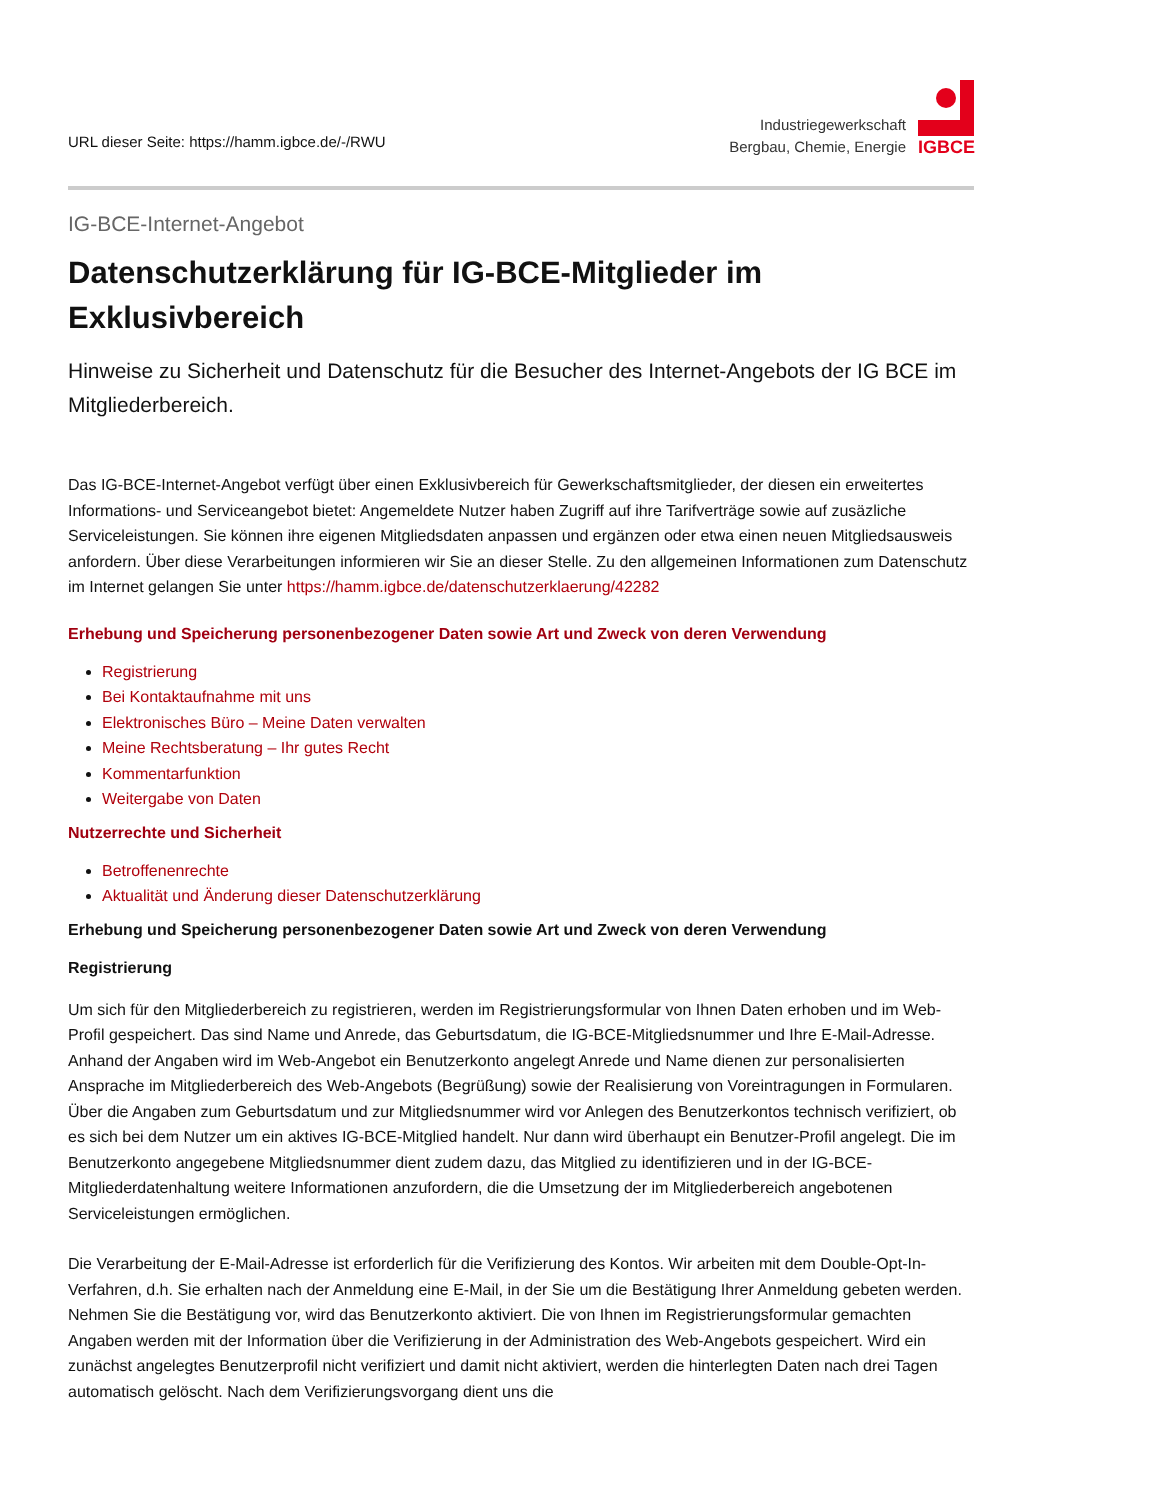URL dieser Seite: https://hamm.igbce.de/-/RWU
Industriegewerkschaft
Bergbau, Chemie, Energie
IGBCE
IG-BCE-Internet-Angebot
Datenschutzerklärung für IG-BCE-Mitglieder im Exklusivbereich
Hinweise zu Sicherheit und Datenschutz für die Besucher des Internet-Angebots der IG BCE im Mitgliederbereich.
Das IG-BCE-Internet-Angebot verfügt über einen Exklusivbereich für Gewerkschaftsmitglieder, der diesen ein erweitertes Informations- und Serviceangebot bietet: Angemeldete Nutzer haben Zugriff auf ihre Tarifverträge sowie auf zusäzliche Serviceleistungen. Sie können ihre eigenen Mitgliedsdaten anpassen und ergänzen oder etwa einen neuen Mitgliedsausweis anfordern. Über diese Verarbeitungen informieren wir Sie an dieser Stelle. Zu den allgemeinen Informationen zum Datenschutz im Internet gelangen Sie unter https://hamm.igbce.de/datenschutzerklaerung/42282
Erhebung und Speicherung personenbezogener Daten sowie Art und Zweck von deren Verwendung
Registrierung
Bei Kontaktaufnahme mit uns
Elektronisches Büro – Meine Daten verwalten
Meine Rechtsberatung – Ihr gutes Recht
Kommentarfunktion
Weitergabe von Daten
Nutzerrechte und Sicherheit
Betroffenenrechte
Aktualität und Änderung dieser Datenschutzerklärung
Erhebung und Speicherung personenbezogener Daten sowie Art und Zweck von deren Verwendung
Registrierung
Um sich für den Mitgliederbereich zu registrieren, werden im Registrierungsformular von Ihnen Daten erhoben und im Web-Profil gespeichert. Das sind Name und Anrede, das Geburtsdatum, die IG-BCE-Mitgliedsnummer und Ihre E-Mail-Adresse. Anhand der Angaben wird im Web-Angebot ein Benutzerkonto angelegt Anrede und Name dienen zur personalisierten Ansprache im Mitgliederbereich des Web-Angebots (Begrüßung) sowie der Realisierung von Voreintragungen in Formularen. Über die Angaben zum Geburtsdatum und zur Mitgliedsnummer wird vor Anlegen des Benutzerkontos technisch verifiziert, ob es sich bei dem Nutzer um ein aktives IG-BCE-Mitglied handelt. Nur dann wird überhaupt ein Benutzer-Profil angelegt. Die im Benutzerkonto angegebene Mitgliedsnummer dient zudem dazu, das Mitglied zu identifizieren und in der IG-BCE-Mitgliederdatenhaltung weitere Informationen anzufordern, die die Umsetzung der im Mitgliederbereich angebotenen Serviceleistungen ermöglichen.
Die Verarbeitung der E-Mail-Adresse ist erforderlich für die Verifizierung des Kontos. Wir arbeiten mit dem Double-Opt-In-Verfahren, d.h. Sie erhalten nach der Anmeldung eine E-Mail, in der Sie um die Bestätigung Ihrer Anmeldung gebeten werden. Nehmen Sie die Bestätigung vor, wird das Benutzerkonto aktiviert. Die von Ihnen im Registrierungsformular gemachten Angaben werden mit der Information über die Verifizierung in der Administration des Web-Angebots gespeichert. Wird ein zunächst angelegtes Benutzerprofil nicht verifiziert und damit nicht aktiviert, werden die hinterlegten Daten nach drei Tagen automatisch gelöscht. Nach dem Verifizierungsvorgang dient uns die